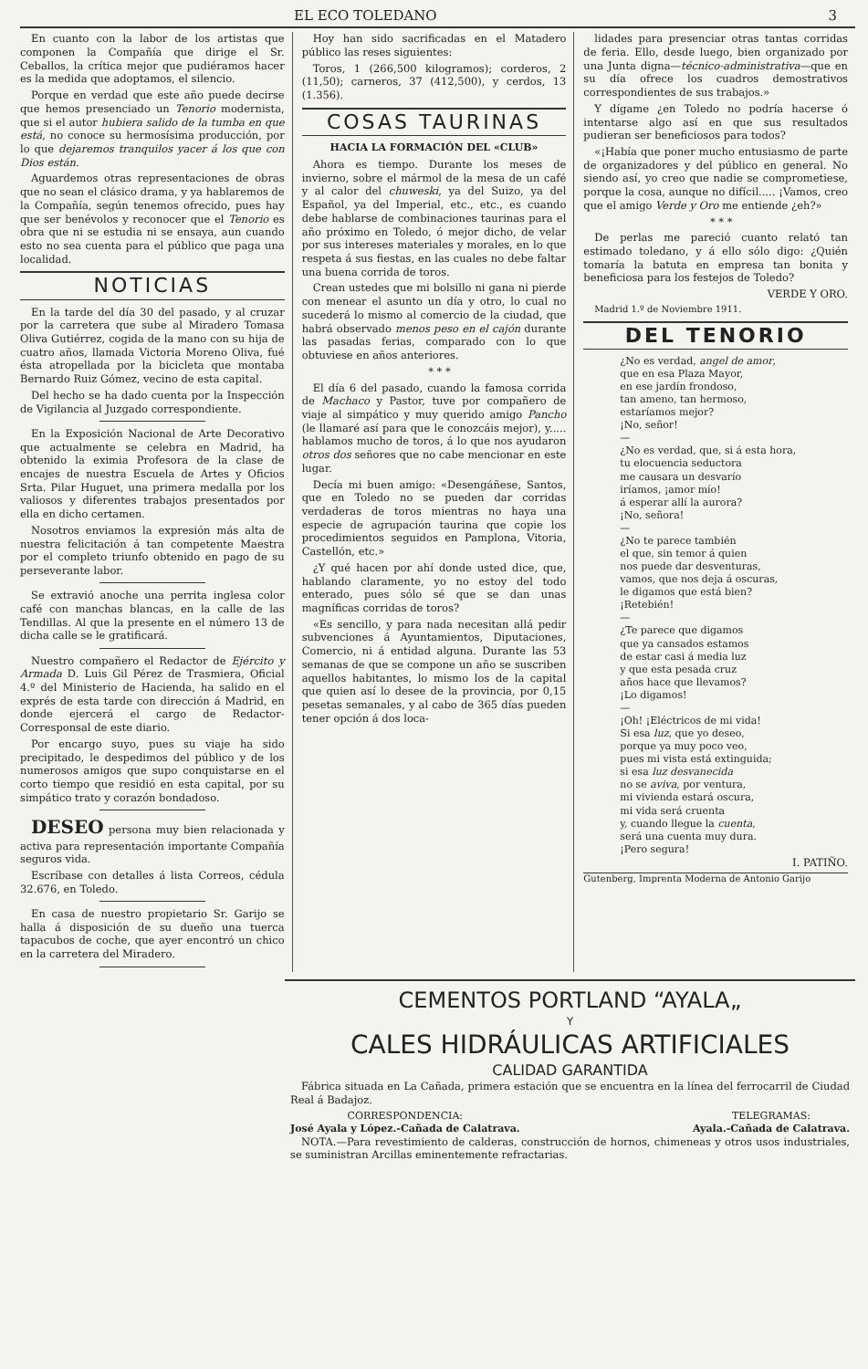EL ECO TOLEDANO 3
En cuanto con la labor de los artistas que componen la Compañía que dirige el Sr. Ceballos, la crítica mejor que pudiéramos hacer es la medida que adoptamos, el silencio.
Porque en verdad que este año puede decirse que hemos presenciado un Tenorio modernista, que si el autor hubiera salido de la tumba en que está, no conoce su hermosísima producción, por lo que dejaremos tranquilos yacer á los que con Dios están.
Aguardemos otras representaciones de obras que no sean el clásico drama, y ya hablaremos de la Compañía, según tenemos ofrecido, pues hay que ser benévolos y reconocer que el Tenorio es obra que ni se estudia ni se ensaya, aun cuando esto no sea cuenta para el público que paga una localidad.
NOTICIAS
En la tarde del día 30 del pasado, y al cruzar por la carretera que sube al Miradero Tomasa Oliva Gutiérrez, cogida de la mano con su hija de cuatro años, llamada Victoria Moreno Oliva, fué ésta atropellada por la bicicleta que montaba Bernardo Ruiz Gómez, vecino de esta capital.
Del hecho se ha dado cuenta por la Inspección de Vigilancia al Juzgado correspondiente.
En la Exposición Nacional de Arte Decorativo que actualmente se celebra en Madrid, ha obtenido la eximia Profesora de la clase de encajes de nuestra Escuela de Artes y Oficios Srta. Pilar Huguet, una primera medalla por los valiosos y diferentes trabajos presentados por ella en dicho certamen.
Nosotros enviamos la expresión más alta de nuestra felicitación á tan competente Maestra por el completo triunfo obtenido en pago de su perseverante labor.
Se extravió anoche una perrita inglesa color café con manchas blancas, en la calle de las Tendillas. Al que la presente en el número 13 de dicha calle se le gratificará.
Nuestro compañero el Redactor de Ejército y Armada D. Luis Gil Pérez de Trasmiera, Oficial 4.º del Ministerio de Hacienda, ha salido en el exprés de esta tarde con dirección á Madrid, en donde ejercerá el cargo de Redactor-Corresponsal de este diario.
Por encargo suyo, pues su viaje ha sido precipitado, le despedimos del público y de los numerosos amigos que supo conquistarse en el corto tiempo que residió en esta capital, por su simpático trato y corazón bondadoso.
DESEO persona muy bien relacionada y activa para representación importante Compañía seguros vida.
Escríbase con detalles á lista Correos, cédula 32.676, en Toledo.
En casa de nuestro propietario Sr. Garijo se halla á disposición de su dueño una tuerca tapacubos de coche, que ayer encontró un chico en la carretera del Miradero.
Hoy han sido sacrificadas en el Matadero público las reses siguientes:
Toros, 1 (266,500 kilogramos); corderos, 2 (11,50); carneros, 37 (412,500), y cerdos, 13 (1.356).
COSAS TAURINAS
HACIA LA FORMACIÓN DEL «CLUB»
Ahora es tiempo. Durante los meses de invierno, sobre el mármol de la mesa de un café y al calor del chuweski, ya del Suizo, ya del Español, ya del Imperial, etc., etc., es cuando debe hablarse de combinaciones taurinas para el año próximo en Toledo, ó mejor dicho, de velar por sus intereses materiales y morales, en lo que respeta á sus fiestas, en las cuales no debe faltar una buena corrida de toros.
Crean ustedes que mi bolsillo ni gana ni pierde con menear el asunto un día y otro, lo cual no sucederá lo mismo al comercio de la ciudad, que habrá observado menos peso en el cajón durante las pasadas ferias, comparado con lo que obtuviese en años anteriores.
* * *
El día 6 del pasado, cuando la famosa corrida de Machaco y Pastor, tuve por compañero de viaje al simpático y muy querido amigo Pancho (le llamaré así para que le conozcáis mejor), y..... hablamos mucho de toros, á lo que nos ayudaron otros dos señores que no cabe mencionar en este lugar.
Decía mi buen amigo: «Desengáñese, Santos, que en Toledo no se pueden dar corridas verdaderas de toros mientras no haya una especie de agrupación taurina que copie los procedimientos seguidos en Pamplona, Vitoria, Castellón, etc.»
¿Y qué hacen por ahí donde usted dice, que, hablando claramente, yo no estoy del todo enterado, pues sólo sé que se dan unas magníficas corridas de toros?
«Es sencillo, y para nada necesitan allá pedir subvenciones á Ayuntamientos, Diputaciones, Comercio, ni á entidad alguna. Durante las 53 semanas de que se compone un año se suscriben aquellos habitantes, lo mismo los de la capital que quien así lo desee de la provincia, por 0,15 pesetas semanales, y al cabo de 365 días pueden tener opción á dos loca-
lidades para presenciar otras tantas corridas de feria. Ello, desde luego, bien organizado por una Junta digna—técnico-administrativa—que en su día ofrece los cuadros demostrativos correspondientes de sus trabajos.»
Y dígame ¿en Toledo no podría hacerse ó intentarse algo así en que sus resultados pudieran ser beneficiosos para todos?
«¡Había que poner mucho entusiasmo de parte de organizadores y del público en general. No siendo así, yo creo que nadie se comprometiese, porque la cosa, aunque no difícil..... ¡Vamos, creo que el amigo Verde y Oro me entiende ¿eh?»
* * *
De perlas me pareció cuanto relató tan estimado toledano, y á ello sólo digo: ¿Quién tomaría la batuta en empresa tan bonita y beneficiosa para los festejos de Toledo?
VERDE Y ORO.
Madrid 1.º de Noviembre 1911.
DEL TENORIO
¿No es verdad, angel de amor,
que en esa Plaza Mayor,
en ese jardín frondoso,
tan ameno, tan hermoso,
estaríamos mejor?
¡No, señor!
—
¿No es verdad, que, si á esta hora,
tu elocuencia seductora
me causara un desvarío
iríamos, ¡amor mío!
á esperar allí la aurora?
¡No, señora!
—
¿No te parece también
el que, sin temor á quien
nos puede dar desventuras,
vamos, que nos deja á oscuras,
le digamos que está bien?
¡Retebién!
—
¿Te parece que digamos
que ya cansados estamos
de estar casi á media luz
y que esta pesada cruz
años hace que llevamos?
¡Lo digamos!
—
¡Oh! ¡Eléctricos de mi vida!
Si esa luz, que yo deseo,
porque ya muy poco veo,
pues mi vista está extinguida;
si esa luz desvanecida
no se aviva, por ventura,
mi vivienda estará oscura,
mi vida será cruenta
y, cuando llegue la cuenta,
será una cuenta muy dura.
¡Pero segura!
I. PATIÑO.
Gutenberg, Imprenta Moderna de Antonio Garijo
CEMENTOS PORTLAND “AYALA„
Y
CALES HIDRÁULICAS ARTIFICIALES
CALIDAD GARANTIDA
Fábrica situada en La Cañada, primera estación que se encuentra en la línea del ferrocarril de Ciudad Real á Badajoz.
CORRESPONDENCIA:
José Ayala y López.-Cañada de Calatrava. TELEGRAMAS:
Ayala.-Cañada de Calatrava.
NOTA.—Para revestimiento de calderas, construcción de hornos, chimeneas y otros usos industriales, se suministran Arcillas eminentemente refractarias.